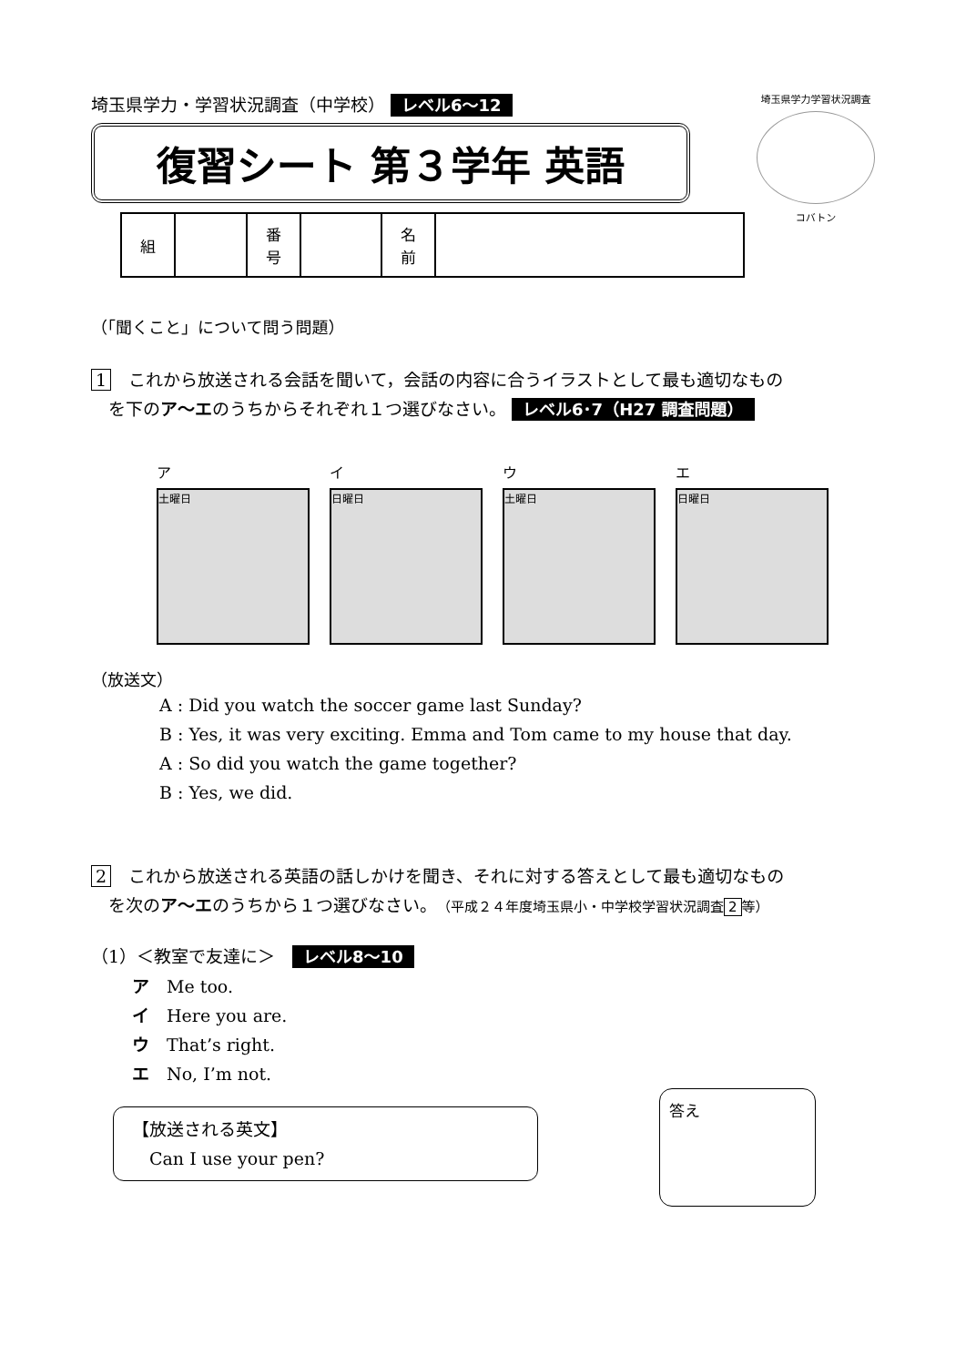埼玉県学力・学習状況調査（中学校） レベル6～12
復習シート 第３学年 英語
埼玉県学力学習状況調査
コバトン
| 組 | | 番 号 | | 名 前 | |
（「聞くこと」について問う問題）
1　これから放送される会話を聞いて，会話の内容に合うイラストとして最も適切なもの
　を下のア～エのうちからそれぞれ１つ選びなさい。 レベル6･7（H27 調査問題）
ア
土曜日
イ
日曜日
ウ
土曜日
エ
日曜日
（放送文）
A : Did you watch the soccer game last Sunday?
B : Yes, it was very exciting. Emma and Tom came to my house that day.
A : So did you watch the game together?
B : Yes, we did.
2　これから放送される英語の話しかけを聞き、それに対する答えとして最も適切なもの
　を次のア～エのうちから１つ選びなさい。（平成２４年度埼玉県小・中学校学習状況調査 2 等）
（1）＜教室で友達に＞　レベル8～10
ア　Me too.
イ　Here you are.
ウ　That’s right.
エ　No, I’m not.
答え
【放送される英文】
　Can I use your pen?